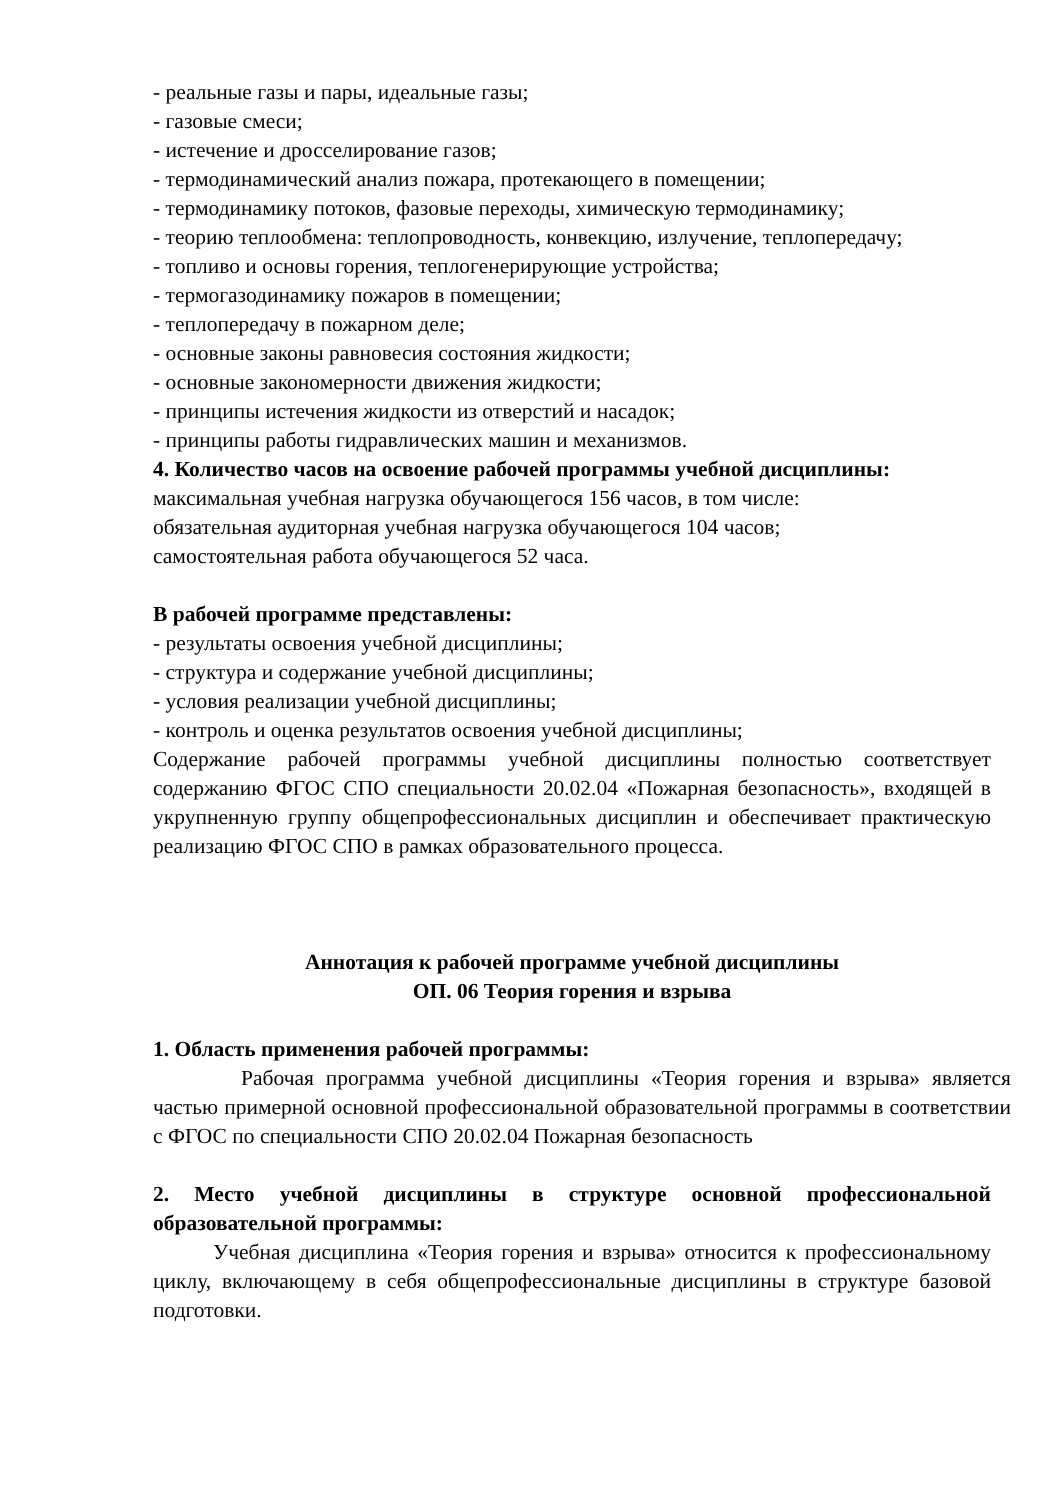- реальные газы и пары, идеальные газы;
- газовые смеси;
- истечение и дросселирование газов;
- термодинамический анализ пожара, протекающего в помещении;
- термодинамику потоков, фазовые переходы, химическую термодинамику;
- теорию теплообмена: теплопроводность, конвекцию, излучение, теплопередачу;
- топливо и основы горения, теплогенерирующие устройства;
- термогазодинамику пожаров в помещении;
- теплопередачу в пожарном деле;
- основные законы равновесия состояния жидкости;
- основные закономерности движения жидкости;
- принципы истечения жидкости из отверстий и насадок;
- принципы работы гидравлических машин и механизмов.
4. Количество часов на освоение рабочей программы учебной дисциплины:
максимальная учебная нагрузка обучающегося 156 часов, в том числе:
обязательная аудиторная учебная нагрузка обучающегося 104 часов;
самостоятельная работа обучающегося 52 часа.
В рабочей программе представлены:
- результаты освоения учебной дисциплины;
- структура и содержание учебной дисциплины;
- условия реализации учебной дисциплины;
- контроль и оценка результатов освоения учебной дисциплины;
Содержание рабочей программы учебной дисциплины полностью соответствует содержанию ФГОС СПО специальности 20.02.04 «Пожарная безопасность», входящей в укрупненную группу общепрофессиональных дисциплин и обеспечивает практическую реализацию ФГОС СПО в рамках образовательного процесса.
Аннотация к рабочей программе учебной дисциплины
ОП. 06 Теория горения и взрыва
1. Область применения рабочей программы:
Рабочая программа учебной дисциплины «Теория горения и взрыва» является частью примерной основной профессиональной образовательной программы в соответствии с ФГОС по специальности СПО 20.02.04 Пожарная безопасность
2. Место учебной дисциплины в структуре основной профессиональной образовательной программы:
Учебная дисциплина «Теория горения и взрыва» относится к профессиональному циклу, включающему в себя общепрофессиональные дисциплины в структуре базовой подготовки.